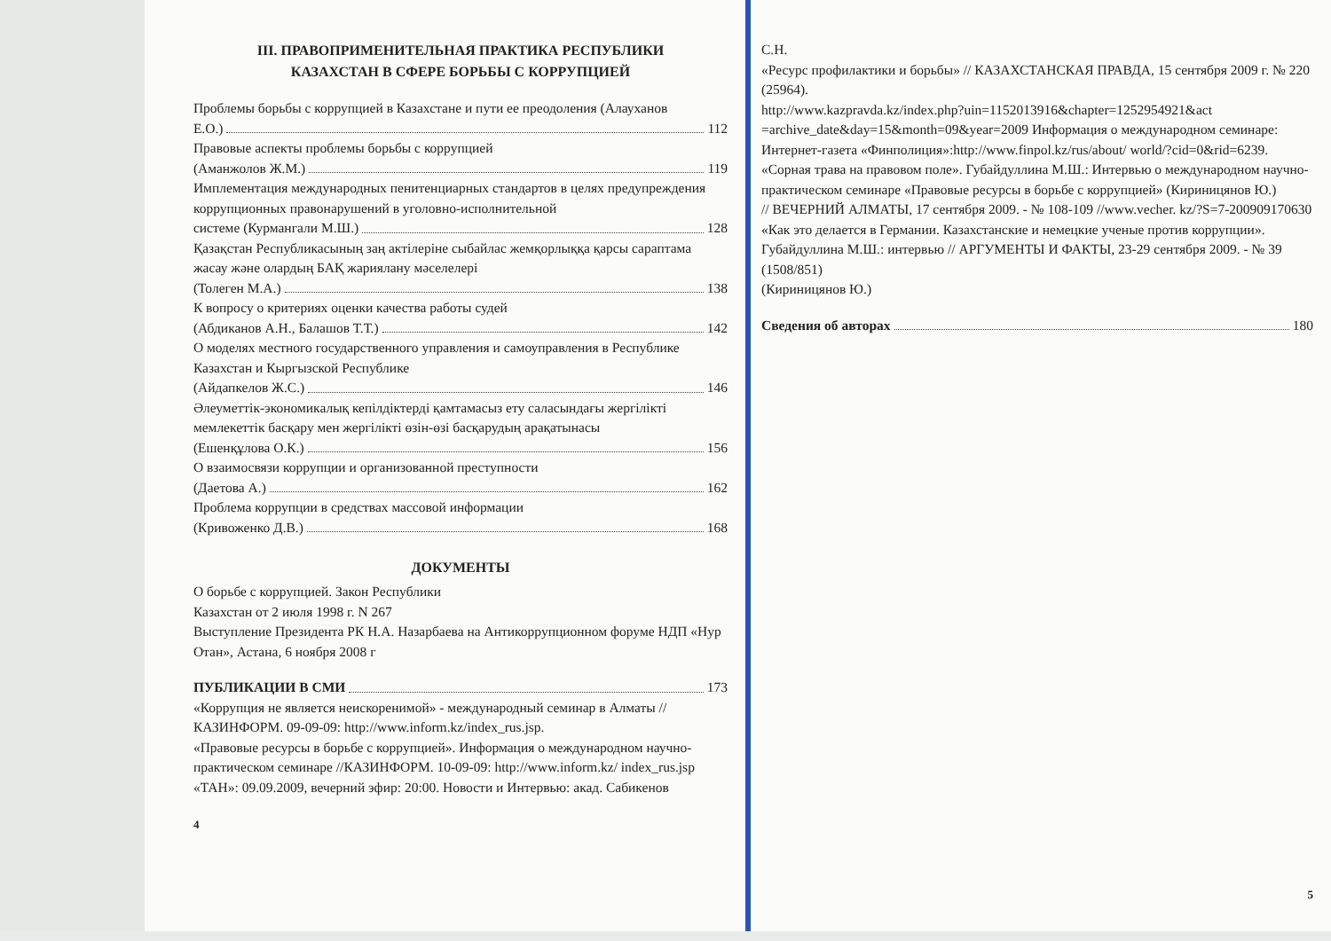III. ПРАВОПРИМЕНИТЕЛЬНАЯ ПРАКТИКА РЕСПУБЛИКИ
КАЗАХСТАН В СФЕРЕ БОРЬБЫ С КОРРУПЦИЕЙ
Проблемы борьбы с коррупцией в Казахстане и пути ее преодоления (Алауханов
Е.О.) 112
Правовые аспекты проблемы борьбы с коррупцией
(Аманжолов Ж.М.) 119
Имплементация международных пенитенциарных стандартов в целях предупреждения коррупционных правонарушений в уголовно-исполнительной
системе (Курмангали М.Ш.) 128
Қазақстан Республикасының заң актілеріне сыбайлас жемқорлыққа қарсы сараптама жасау және олардың БАҚ жариялану мәселелері
(Толеген М.А.) 138
К вопросу о критериях оценки качества работы судей
(Абдиканов А.Н., Балашов Т.Т.) 142
О моделях местного государственного управления и самоуправления в Республике Казахстан и Кыргызской Республике
(Айдапкелов Ж.С.) 146
Әлеуметтік-экономикалық кепілдіктерді қамтамасыз ету саласындағы жергілікті мемлекеттік басқару мен жергілікті өзін-өзі басқарудың арақатынасы
(Ешенқұлова О.К.) 156
О взаимосвязи коррупции и организованной преступности
(Даетова А.) 162
Проблема коррупции в средствах массовой информации
(Кривоженко Д.В.) 168
ДОКУМЕНТЫ
О борьбе с коррупцией. Закон Республики
Казахстан от 2 июля 1998 г. N 267
Выступление Президента РК Н.А. Назарбаева на Антикоррупционном форуме НДП «Нур Отан», Астана, 6 ноября 2008 г
ПУБЛИКАЦИИ В СМИ 173
«Коррупция не является неискоренимой» - международный семинар в Алматы // КАЗИНФОРМ. 09-09-09: http://www.inform.kz/index_rus.jsp.
«Правовые ресурсы в борьбе с коррупцией». Информация о международном научно-практическом семинаре //КАЗИНФОРМ. 10-09-09: http://www.inform.kz/ index_rus.jsp
«ТАН»: 09.09.2009, вечерний эфир: 20:00. Новости и Интервью: акад. Сабикенов
4
С.Н.
«Ресурс профилактики и борьбы» // КАЗАХСТАНСКАЯ ПРАВДА, 15 сентября 2009 г. № 220 (25964).
http://www.kazpravda.kz/index.php?uin=1152013916&chapter=1252954921&act =archive_date&day=15&month=09&year=2009 Информация о международном семинаре: Интернет-газета «Финполиция»:http://www.finpol.kz/rus/about/ world/?cid=0&rid=6239.
«Сорная трава на правовом поле». Губайдуллина М.Ш.: Интервью о международном научно-практическом семинаре «Правовые ресурсы в борьбе с коррупцией» (Кириницянов Ю.)
// ВЕЧЕРНИЙ АЛМАТЫ, 17 сентября 2009. - № 108-109 //www.vecher. kz/?S=7-200909170630
«Как это делается в Германии. Казахстанские и немецкие ученые против коррупции». Губайдуллина М.Ш.: интервью // АРГУМЕНТЫ И ФАКТЫ, 23-29 сентября 2009. - № 39 (1508/851)
(Кириницянов Ю.)
Сведения об авторах 180
5